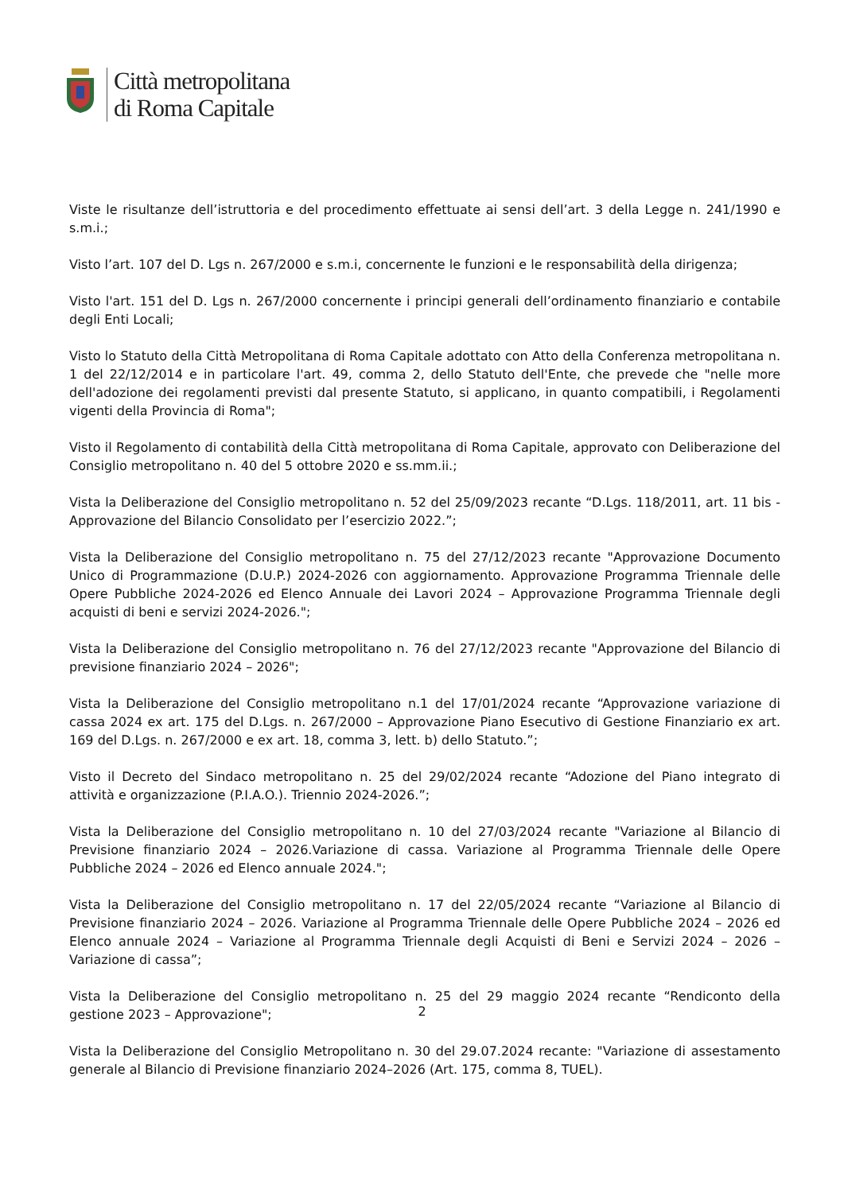Città metropolitana
di Roma Capitale
Viste le risultanze dell’istruttoria e del procedimento effettuate ai sensi dell’art. 3 della Legge n. 241/1990 e s.m.i.;
Visto l’art. 107 del D. Lgs n. 267/2000 e s.m.i, concernente le funzioni e le responsabilità della dirigenza;
Visto l'art. 151 del D. Lgs n. 267/2000 concernente i principi generali dell’ordinamento finanziario e contabile degli Enti Locali;
Visto lo Statuto della Città Metropolitana di Roma Capitale adottato con Atto della Conferenza metropolitana n. 1 del 22/12/2014 e in particolare l'art. 49, comma 2, dello Statuto dell'Ente, che prevede che "nelle more dell'adozione dei regolamenti previsti dal presente Statuto, si applicano, in quanto compatibili, i Regolamenti vigenti della Provincia di Roma";
Visto il Regolamento di contabilità della Città metropolitana di Roma Capitale, approvato con Deliberazione del Consiglio metropolitano n. 40 del 5 ottobre 2020 e ss.mm.ii.;
Vista la Deliberazione del Consiglio metropolitano n. 52 del 25/09/2023 recante “D.Lgs. 118/2011, art. 11 bis - Approvazione del Bilancio Consolidato per l’esercizio 2022.”;
Vista la Deliberazione del Consiglio metropolitano n. 75 del 27/12/2023 recante "Approvazione Documento Unico di Programmazione (D.U.P.) 2024-2026 con aggiornamento. Approvazione Programma Triennale delle Opere Pubbliche 2024-2026 ed Elenco Annuale dei Lavori 2024 – Approvazione Programma Triennale degli acquisti di beni e servizi 2024-2026.";
Vista la Deliberazione del Consiglio metropolitano n. 76 del 27/12/2023 recante "Approvazione del Bilancio di previsione finanziario 2024 – 2026";
Vista la Deliberazione del Consiglio metropolitano n.1 del 17/01/2024 recante “Approvazione variazione di cassa 2024 ex art. 175 del D.Lgs. n. 267/2000 – Approvazione Piano Esecutivo di Gestione Finanziario ex art. 169 del D.Lgs. n. 267/2000 e ex art. 18, comma 3, lett. b) dello Statuto.”;
Visto il Decreto del Sindaco metropolitano n. 25 del 29/02/2024 recante “Adozione del Piano integrato di attività e organizzazione (P.I.A.O.). Triennio 2024-2026.”;
Vista la Deliberazione del Consiglio metropolitano n. 10 del 27/03/2024 recante "Variazione al Bilancio di Previsione finanziario 2024 – 2026.Variazione di cassa. Variazione al Programma Triennale delle Opere Pubbliche 2024 – 2026 ed Elenco annuale 2024.";
Vista la Deliberazione del Consiglio metropolitano n. 17 del 22/05/2024 recante “Variazione al Bilancio di Previsione finanziario 2024 – 2026. Variazione al Programma Triennale delle Opere Pubbliche 2024 – 2026 ed Elenco annuale 2024 – Variazione al Programma Triennale degli Acquisti di Beni e Servizi 2024 – 2026 – Variazione di cassa”;
Vista la Deliberazione del Consiglio metropolitano n. 25 del 29 maggio 2024 recante “Rendiconto della gestione 2023 – Approvazione";
Vista la Deliberazione del Consiglio Metropolitano n. 30 del 29.07.2024 recante: "Variazione di assestamento generale al Bilancio di Previsione finanziario 2024–2026 (Art. 175, comma 8, TUEL).
2